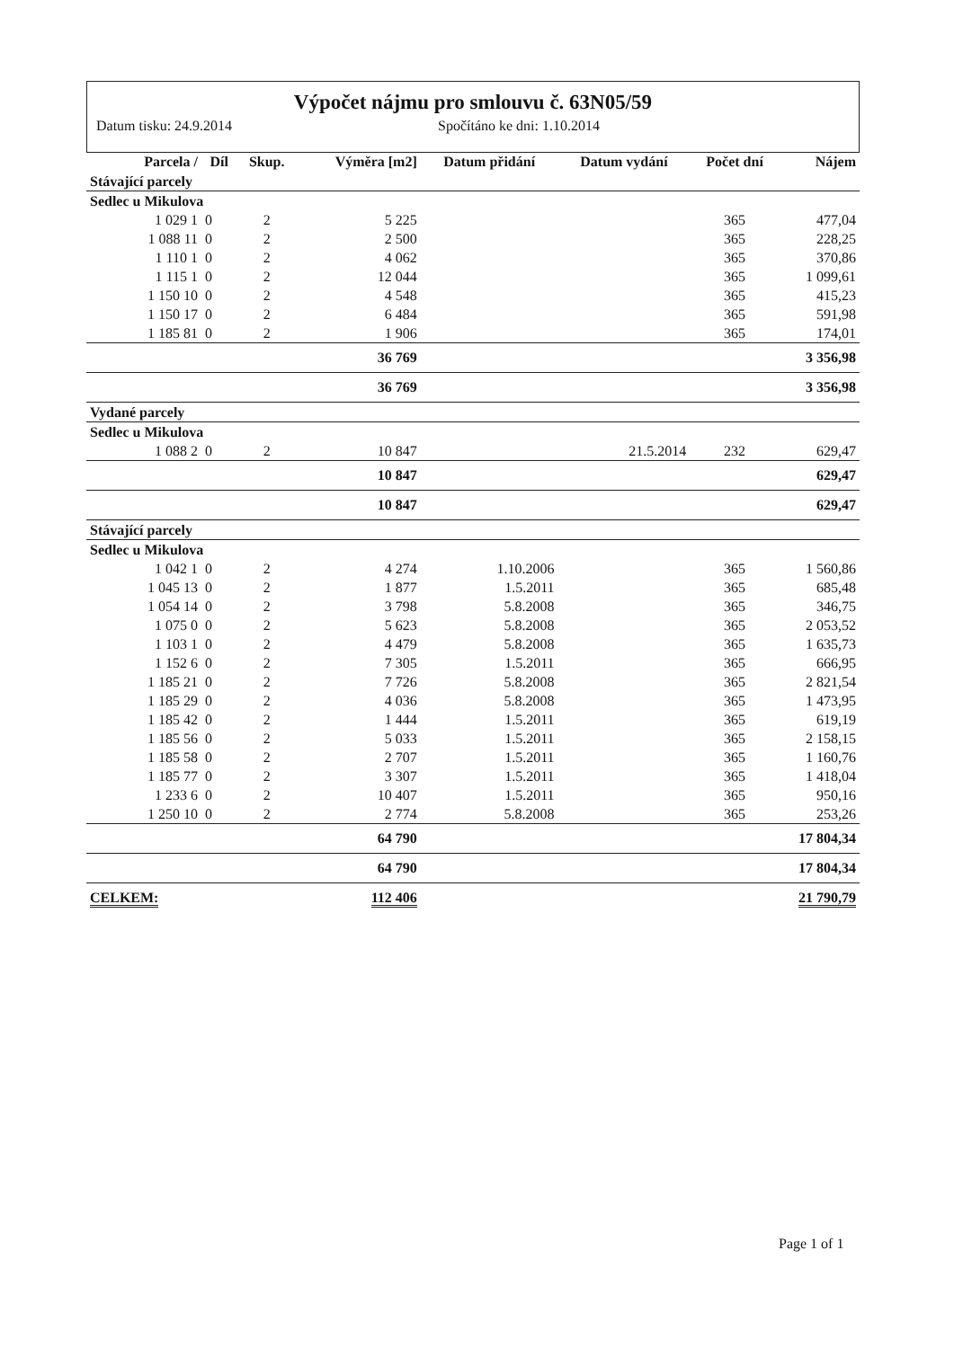Výpočet nájmu pro smlouvu č. 63N05/59
Datum tisku: 24.9.2014 Spočítáno ke dni: 1.10.2014
| Parcela / | Díl | Skup. | Výměra [m2] | Datum přidání | Datum vydání | Počet dní | Nájem |
| --- | --- | --- | --- | --- | --- | --- | --- |
| Stávající parcely | | | | | | | |
| Sedlec u Mikulova | | | | | | | |
| 1 029 1 | 0 | 2 | 5 225 | | | 365 | 477,04 |
| 1 088 11 | 0 | 2 | 2 500 | | | 365 | 228,25 |
| 1 110 1 | 0 | 2 | 4 062 | | | 365 | 370,86 |
| 1 115 1 | 0 | 2 | 12 044 | | | 365 | 1 099,61 |
| 1 150 10 | 0 | 2 | 4 548 | | | 365 | 415,23 |
| 1 150 17 | 0 | 2 | 6 484 | | | 365 | 591,98 |
| 1 185 81 | 0 | 2 | 1 906 | | | 365 | 174,01 |
| 36 769 | | | | 3 356,98 | | | |
| 36 769 | | | | 3 356,98 | | | |
| Vydané parcely | | | | | | | |
| Sedlec u Mikulova | | | | | | | |
| 1 088 2 | 0 | 2 | 10 847 | | 21.5.2014 | 232 | 629,47 |
| 10 847 | | | | 629,47 | | | |
| 10 847 | | | | 629,47 | | | |
| Stávající parcely | | | | | | | |
| Sedlec u Mikulova | | | | | | | |
| 1 042 1 | 0 | 2 | 4 274 | 1.10.2006 | | 365 | 1 560,86 |
| 1 045 13 | 0 | 2 | 1 877 | 1.5.2011 | | 365 | 685,48 |
| 1 054 14 | 0 | 2 | 3 798 | 5.8.2008 | | 365 | 346,75 |
| 1 075 0 | 0 | 2 | 5 623 | 5.8.2008 | | 365 | 2 053,52 |
| 1 103 1 | 0 | 2 | 4 479 | 5.8.2008 | | 365 | 1 635,73 |
| 1 152 6 | 0 | 2 | 7 305 | 1.5.2011 | | 365 | 666,95 |
| 1 185 21 | 0 | 2 | 7 726 | 5.8.2008 | | 365 | 2 821,54 |
| 1 185 29 | 0 | 2 | 4 036 | 5.8.2008 | | 365 | 1 473,95 |
| 1 185 42 | 0 | 2 | 1 444 | 1.5.2011 | | 365 | 619,19 |
| 1 185 56 | 0 | 2 | 5 033 | 1.5.2011 | | 365 | 2 158,15 |
| 1 185 58 | 0 | 2 | 2 707 | 1.5.2011 | | 365 | 1 160,76 |
| 1 185 77 | 0 | 2 | 3 307 | 1.5.2011 | | 365 | 1 418,04 |
| 1 233 6 | 0 | 2 | 10 407 | 1.5.2011 | | 365 | 950,16 |
| 1 250 10 | 0 | 2 | 2 774 | 5.8.2008 | | 365 | 253,26 |
| 64 790 | | | | 17 804,34 | | | |
| 64 790 | | | | 17 804,34 | | | |
| CELKEM: | 112 406 | | | 21 790,79 | | | |
Page 1 of 1